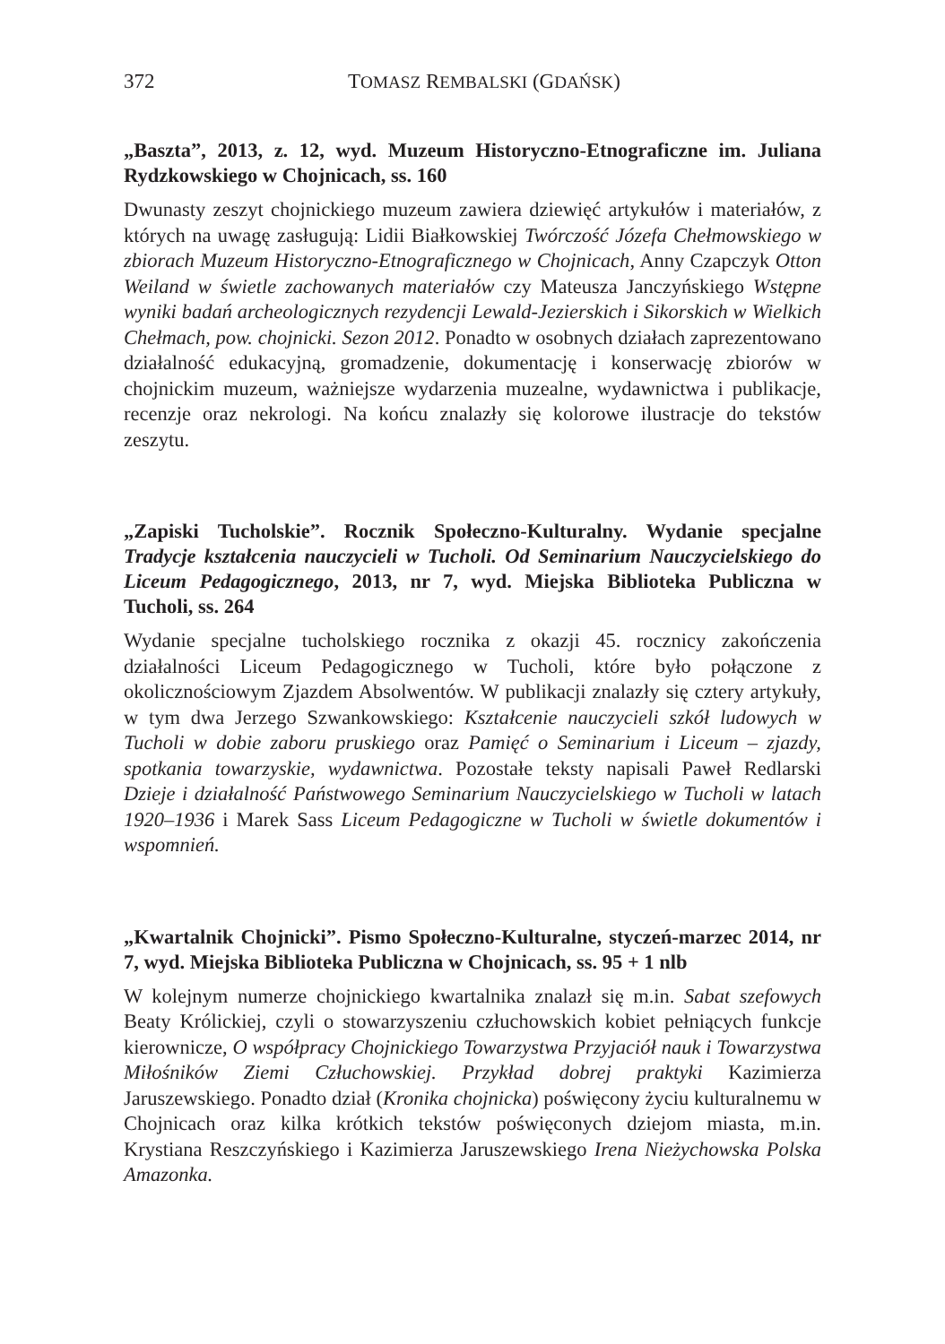372 TOMASZ REMBALSKI (GDAŃSK)
„Baszta”, 2013, z. 12, wyd. Muzeum Historyczno-Etnograficzne im. Juliana Rydzkowskiego w Chojnicach, ss. 160
Dwunasty zeszyt chojnickiego muzeum zawiera dziewięć artykułów i materiałów, z których na uwagę zasługują: Lidii Białkowskiej Twórczość Józefa Chełmowskiego w zbiorach Muzeum Historyczno-Etnograficznego w Chojnicach, Anny Czapczyk Otton Weiland w świetle zachowanych materiałów czy Mateusza Janczyńskiego Wstępne wyniki badań archeologicznych rezydencji Lewald-Jezierskich i Sikorskich w Wielkich Chełmach, pow. chojnicki. Sezon 2012. Ponadto w osobnych działach zaprezentowano działalność edukacyjną, gromadzenie, dokumentację i konserwację zbiorów w chojnickim muzeum, ważniejsze wydarzenia muzealne, wydawnictwa i publikacje, recenzje oraz nekrologi. Na końcu znalazły się kolorowe ilustracje do tekstów zeszytu.
„Zapiski Tucholskie”. Rocznik Społeczno-Kulturalny. Wydanie specjalne Tradycje kształcenia nauczycieli w Tucholi. Od Seminarium Nauczycielskiego do Liceum Pedagogicznego, 2013, nr 7, wyd. Miejska Biblioteka Publiczna w Tucholi, ss. 264
Wydanie specjalne tucholskiego rocznika z okazji 45. rocznicy zakończenia działalności Liceum Pedagogicznego w Tucholi, które było połączone z okolicznościowym Zjazdem Absolwentów. W publikacji znalazły się cztery artykuły, w tym dwa Jerzego Szwankowskiego: Kształcenie nauczycieli szkół ludowych w Tucholi w dobie zaboru pruskiego oraz Pamięć o Seminarium i Liceum – zjazdy, spotkania towarzyskie, wydawnictwa. Pozostałe teksty napisali Paweł Redlarski Dzieje i działalność Państwowego Seminarium Nauczycielskiego w Tucholi w latach 1920–1936 i Marek Sass Liceum Pedagogiczne w Tucholi w świetle dokumentów i wspomnień.
„Kwartalnik Chojnicki”. Pismo Społeczno-Kulturalne, styczeń-marzec 2014, nr 7, wyd. Miejska Biblioteka Publiczna w Chojnicach, ss. 95 + 1 nlb
W kolejnym numerze chojnickiego kwartalnika znalazł się m.in. Sabat szefowych Beaty Królickiej, czyli o stowarzyszeniu człuchowskich kobiet pełniących funkcje kierownicze, O współpracy Chojnickiego Towarzystwa Przyjaciół nauk i Towarzystwa Miłośników Ziemi Człuchowskiej. Przykład dobrej praktyki Kazimierza Jaruszewskiego. Ponadto dział (Kronika chojnicka) poświęcony życiu kulturalnemu w Chojnicach oraz kilka krótkich tekstów poświęconych dziejom miasta, m.in. Krystiana Reszczyńskiego i Kazimierza Jaruszewskiego Irena Nieżychowska Polska Amazonka.